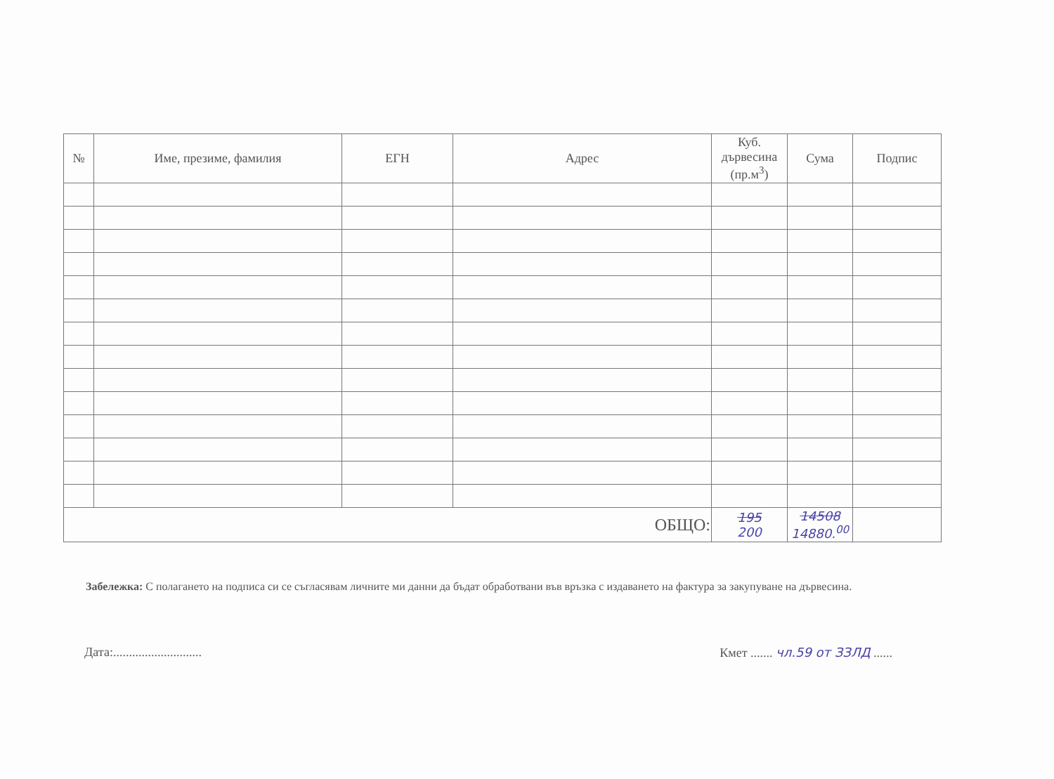| № | Име, презиме, фамилия | ЕГН | Адрес | Куб. дървесина (пр.м<sup>3</sup>) | Сума | Подпис |
| --- | --- | --- | --- | --- | --- | --- |
| ОБЩО: | | | | 195 200 | 14508 14880.<sup>00</sup> | |
Забележка: С полагането на подписа си се съгласявам личните ми данни да бъдат обработвани във връзка с издаването на фактура за закупуване на дървесина.
Дата:............................ Кмет ....... чл.59 от ЗЗЛД ......